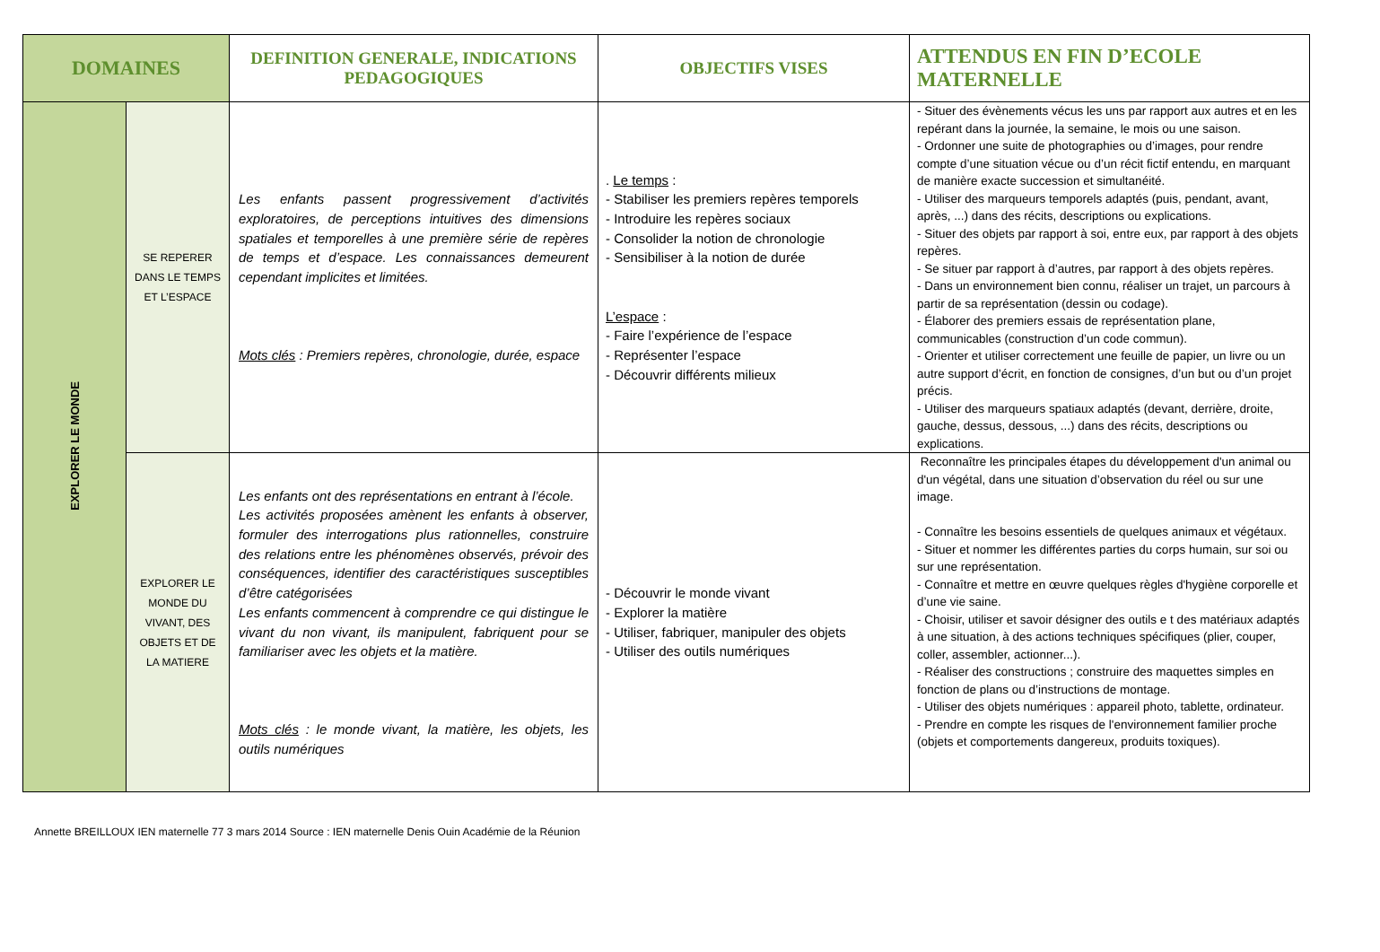| DOMAINES | | DEFINITION GENERALE, INDICATIONS PEDAGOGIQUES | OBJECTIFS VISES | ATTENDUS EN FIN D’ECOLE MATERNELLE |
| --- | --- | --- | --- | --- |
| EXPLORER LE MONDE | SE REPERER DANS LE TEMPS ET L’ESPACE | Les enfants passent progressivement d’activités exploratoires, de perceptions intuitives des dimensions spatiales et temporelles à une première série de repères de temps et d’espace. Les connaissances demeurent cependant implicites et limitées. Mots clés : Premiers repères, chronologie, durée, espace | . Le temps : - Stabiliser les premiers repères temporels - Introduire les repères sociaux - Consolider la notion de chronologie - Sensibiliser à la notion de durée L’espace : - Faire l’expérience de l’espace - Représenter l’espace - Découvrir différents milieux | - Situer des évènements vécus les uns par rapport aux autres et en les repérant dans la journée, la semaine, le mois ou une saison. - Ordonner une suite de photographies ou d’images, pour rendre compte d’une situation vécue ou d’un récit fictif entendu, en marquant de manière exacte succession et simultanéité. - Utiliser des marqueurs temporels adaptés (puis, pendant, avant, après, ...) dans des récits, descriptions ou explications. - Situer des objets par rapport à soi, entre eux, par rapport à des objets repères. - Se situer par rapport à d’autres, par rapport à des objets repères. - Dans un environnement bien connu, réaliser un trajet, un parcours à partir de sa représentation (dessin ou codage). - Élaborer des premiers essais de représentation plane, communicables (construction d’un code commun). - Orienter et utiliser correctement une feuille de papier, un livre ou un autre support d’écrit, en fonction de consignes, d’un but ou d’un projet précis. - Utiliser des marqueurs spatiaux adaptés (devant, derrière, droite, gauche, dessus, dessous, ...) dans des récits, descriptions ou explications. |
| | EXPLORER LE MONDE DU VIVANT, DES OBJETS ET DE LA MATIERE | Les enfants ont des représentations en entrant à l’école. Les activités proposées amènent les enfants à observer, formuler des interrogations plus rationnelles, construire des relations entre les phénomènes observés, prévoir des conséquences, identifier des caractéristiques susceptibles d’être catégorisées Les enfants commencent à comprendre ce qui distingue le vivant du non vivant, ils manipulent, fabriquent pour se familiariser avec les objets et la matière. Mots clés : le monde vivant, la matière, les objets, les outils numériques | - Découvrir le monde vivant - Explorer la matière - Utiliser, fabriquer, manipuler des objets - Utiliser des outils numériques | Reconnaître les principales étapes du développement d'un animal ou d'un végétal, dans une situation d’observation du réel ou sur une image. - Connaître les besoins essentiels de quelques animaux et végétaux. - Situer et nommer les différentes parties du corps humain, sur soi ou sur une représentation. - Connaître et mettre en œuvre quelques règles d'hygiène corporelle et d’une vie saine. - Choisir, utiliser et savoir désigner des outils e t des matériaux adaptés à une situation, à des actions techniques spécifiques (plier, couper, coller, assembler, actionner...). - Réaliser des constructions ; construire des maquettes simples en fonction de plans ou d’instructions de montage. - Utiliser des objets numériques : appareil photo, tablette, ordinateur. - Prendre en compte les risques de l'environnement familier proche (objets et comportements dangereux, produits toxiques). |
Annette BREILLOUX IEN maternelle 77 3 mars 2014 Source : IEN maternelle Denis Ouin Académie de la Réunion